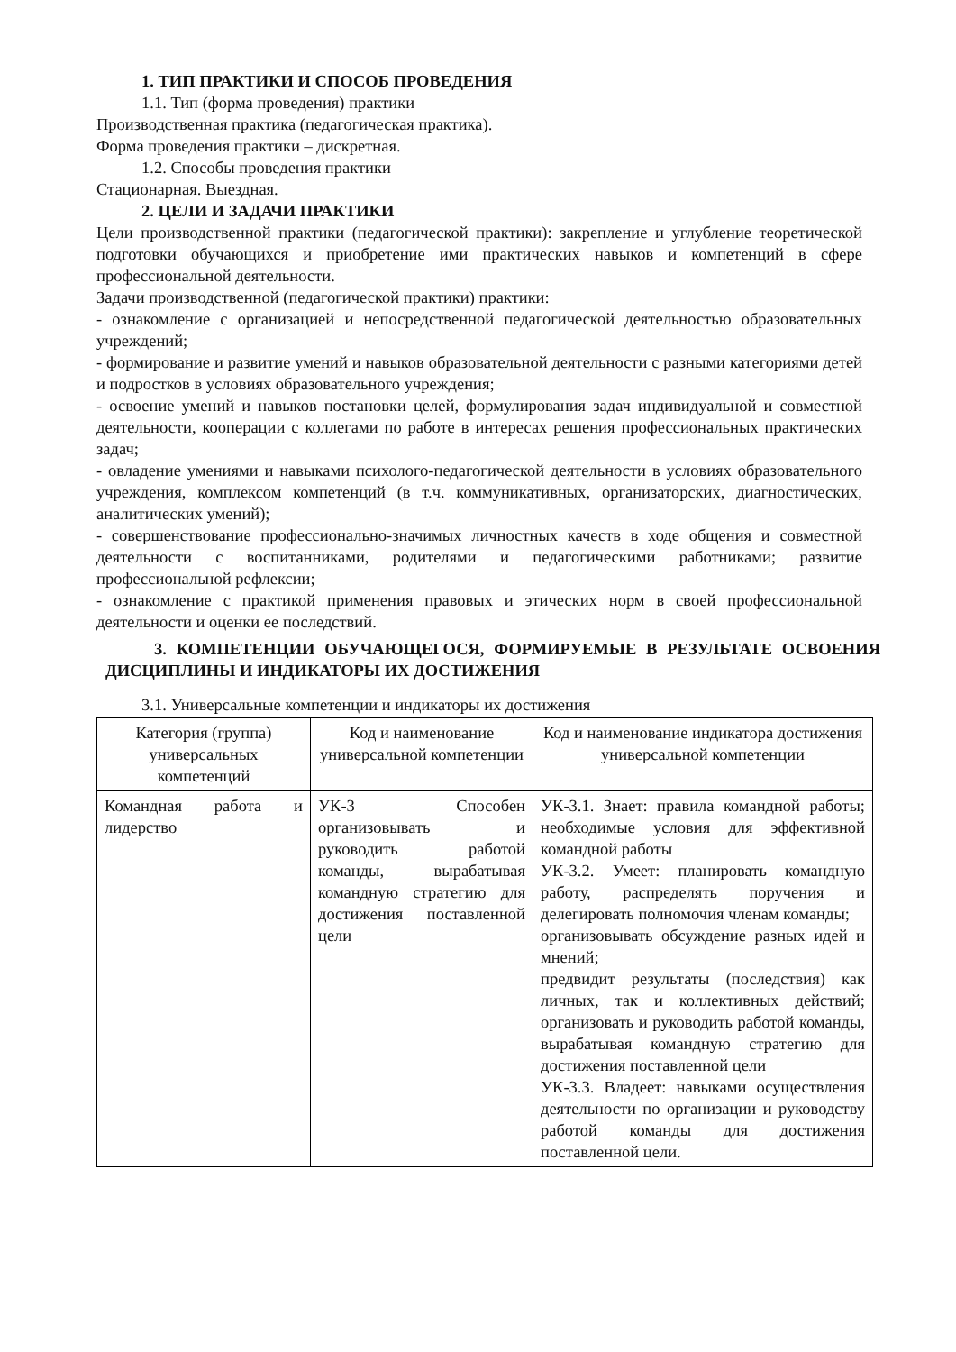1. ТИП ПРАКТИКИ И СПОСОБ ПРОВЕДЕНИЯ
1.1. Тип (форма проведения) практики
Производственная практика (педагогическая практика).
Форма проведения практики – дискретная.
1.2. Способы проведения практики
Стационарная. Выездная.
2. ЦЕЛИ И ЗАДАЧИ ПРАКТИКИ
Цели производственной практики (педагогической практики): закрепление и углубление теоретической подготовки обучающихся и приобретение ими практических навыков и компетенций в сфере профессиональной деятельности.
Задачи производственной (педагогической практики) практики:
- ознакомление с организацией и непосредственной педагогической деятельностью образовательных учреждений;
- формирование и развитие умений и навыков образовательной деятельности с разными категориями детей и подростков в условиях образовательного учреждения;
- освоение умений и навыков постановки целей, формулирования задач индивидуальной и совместной деятельности, кооперации с коллегами по работе в интересах решения профессиональных практических задач;
- овладение умениями и навыками психолого-педагогической деятельности в условиях образовательного учреждения, комплексом компетенций (в т.ч. коммуникативных, организаторских, диагностических, аналитических умений);
- совершенствование профессионально-значимых личностных качеств в ходе общения и совместной деятельности с воспитанниками, родителями и педагогическими работниками; развитие профессиональной рефлексии;
- ознакомление с практикой применения правовых и этических норм в своей профессиональной деятельности и оценки ее последствий.
3. КОМПЕТЕНЦИИ ОБУЧАЮЩЕГОСЯ, ФОРМИРУЕМЫЕ В РЕЗУЛЬТАТЕ ОСВОЕНИЯ ДИСЦИПЛИНЫ И ИНДИКАТОРЫ ИХ ДОСТИЖЕНИЯ
3.1. Универсальные компетенции и индикаторы их достижения
| Категория (группа) универсальных компетенций | Код и наименование универсальной компетенции | Код и наименование индикатора достижения универсальной компетенции |
| --- | --- | --- |
| Командная работа и лидерство | УК-3 Способен организовывать и руководить работой команды, вырабатывая командную стратегию для достижения поставленной цели | УК-3.1. Знает: правила командной работы; необходимые условия для эффективной командной работы УК-3.2. Умеет: планировать командную работу, распределять поручения и делегировать полномочия членам команды; организовывать обсуждение разных идей и мнений; предвидит результаты (последствия) как личных, так и коллективных действий; организовать и руководить работой команды, вырабатывая командную стратегию для достижения поставленной цели УК-3.3. Владеет: навыками осуществления деятельности по организации и руководству работой команды для достижения поставленной цели. |